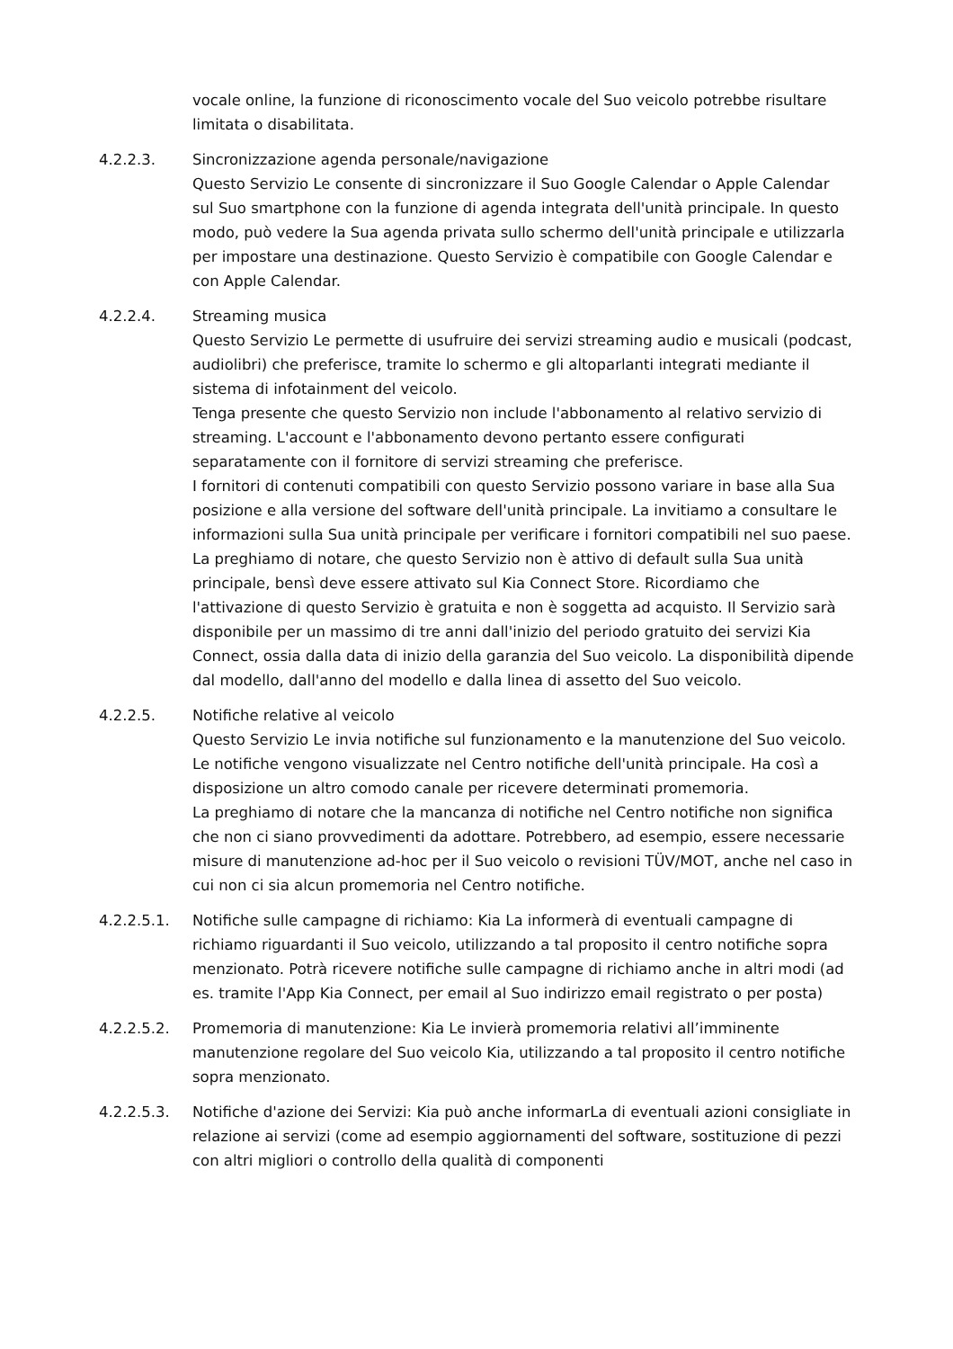vocale online, la funzione di riconoscimento vocale del Suo veicolo potrebbe risultare limitata o disabilitata.
4.2.2.3. Sincronizzazione agenda personale/navigazione
Questo Servizio Le consente di sincronizzare il Suo Google Calendar o Apple Calendar sul Suo smartphone con la funzione di agenda integrata dell'unità principale. In questo modo, può vedere la Sua agenda privata sullo schermo dell'unità principale e utilizzarla per impostare una destinazione. Questo Servizio è compatibile con Google Calendar e con Apple Calendar.
4.2.2.4. Streaming musica
Questo Servizio Le permette di usufruire dei servizi streaming audio e musicali (podcast, audiolibri) che preferisce, tramite lo schermo e gli altoparlanti integrati mediante il sistema di infotainment del veicolo.
Tenga presente che questo Servizio non include l'abbonamento al relativo servizio di streaming. L'account e l'abbonamento devono pertanto essere configurati separatamente con il fornitore di servizi streaming che preferisce.
I fornitori di contenuti compatibili con questo Servizio possono variare in base alla Sua posizione e alla versione del software dell'unità principale. La invitiamo a consultare le informazioni sulla Sua unità principale per verificare i fornitori compatibili nel suo paese.
La preghiamo di notare, che questo Servizio non è attivo di default sulla Sua unità principale, bensì deve essere attivato sul Kia Connect Store. Ricordiamo che l'attivazione di questo Servizio è gratuita e non è soggetta ad acquisto. Il Servizio sarà disponibile per un massimo di tre anni dall'inizio del periodo gratuito dei servizi Kia Connect, ossia dalla data di inizio della garanzia del Suo veicolo. La disponibilità dipende dal modello, dall'anno del modello e dalla linea di assetto del Suo veicolo.
4.2.2.5. Notifiche relative al veicolo
Questo Servizio Le invia notifiche sul funzionamento e la manutenzione del Suo veicolo. Le notifiche vengono visualizzate nel Centro notifiche dell'unità principale. Ha così a disposizione un altro comodo canale per ricevere determinati promemoria.
La preghiamo di notare che la mancanza di notifiche nel Centro notifiche non significa che non ci siano provvedimenti da adottare. Potrebbero, ad esempio, essere necessarie misure di manutenzione ad-hoc per il Suo veicolo o revisioni TÜV/MOT, anche nel caso in cui non ci sia alcun promemoria nel Centro notifiche.
4.2.2.5.1. Notifiche sulle campagne di richiamo: Kia La informerà di eventuali campagne di richiamo riguardanti il Suo veicolo, utilizzando a tal proposito il centro notifiche sopra menzionato. Potrà ricevere notifiche sulle campagne di richiamo anche in altri modi (ad es. tramite l'App Kia Connect, per email al Suo indirizzo email registrato o per posta)
4.2.2.5.2. Promemoria di manutenzione: Kia Le invierà promemoria relativi all’imminente manutenzione regolare del Suo veicolo Kia, utilizzando a tal proposito il centro notifiche sopra menzionato.
4.2.2.5.3. Notifiche d'azione dei Servizi: Kia può anche informarLa di eventuali azioni consigliate in relazione ai servizi (come ad esempio aggiornamenti del software, sostituzione di pezzi con altri migliori o controllo della qualità di componenti